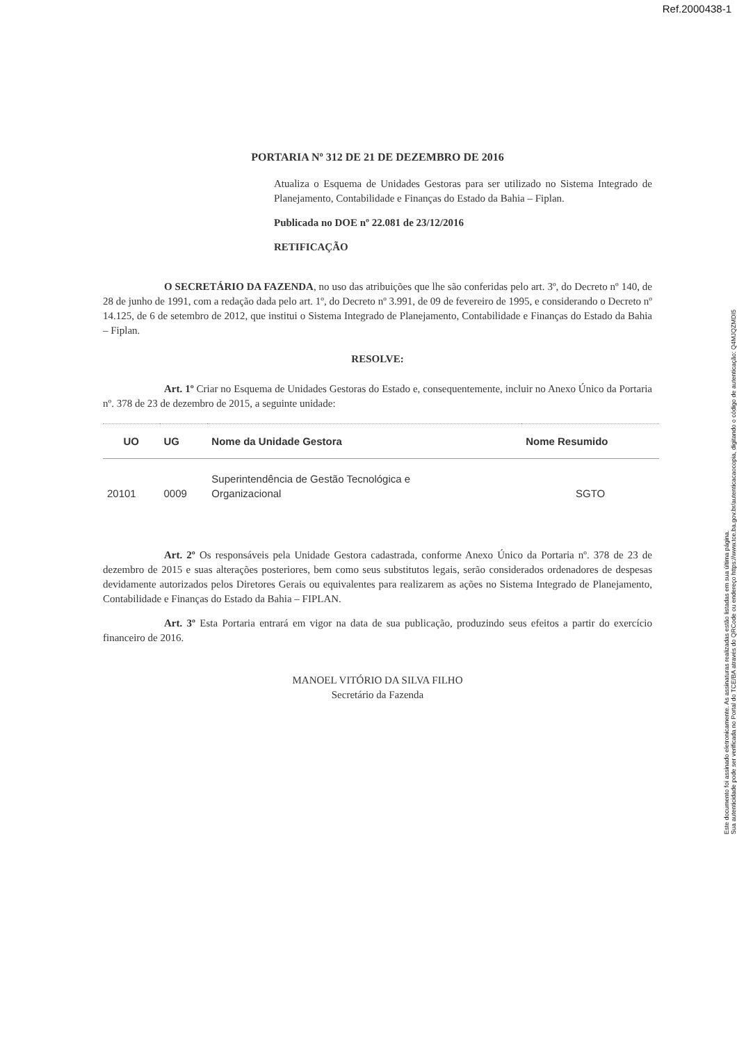Ref.2000438-1
Sua autenticidade pode ser verificada no Portal do TCE/BA através do QRCode ou endereço https://www.tce.ba.gov.br/autenticacaocopia, digitando o código de autenticação: Q4MJQZMDI5
Este documento foi assinado eletronicamente. As assinaturas realizadas estão listadas em sua última página.
PORTARIA Nº 312 DE 21 DE DEZEMBRO DE 2016
Atualiza o Esquema de Unidades Gestoras para ser utilizado no Sistema Integrado de Planejamento, Contabilidade e Finanças do Estado da Bahia – Fiplan.
Publicada no DOE nº 22.081 de 23/12/2016
RETIFICAÇÃO
O SECRETÁRIO DA FAZENDA, no uso das atribuições que lhe são conferidas pelo art. 3º, do Decreto nº 140, de 28 de junho de 1991, com a redação dada pelo art. 1º, do Decreto nº 3.991, de 09 de fevereiro de 1995, e considerando o Decreto nº 14.125, de 6 de setembro de 2012, que institui o Sistema Integrado de Planejamento, Contabilidade e Finanças do Estado da Bahia – Fiplan.
RESOLVE:
Art. 1º Criar no Esquema de Unidades Gestoras do Estado e, consequentemente, incluir no Anexo Único da Portaria nº. 378 de 23 de dezembro de 2015, a seguinte unidade:
| UO | UG | Nome da Unidade Gestora | Nome Resumido |
| --- | --- | --- | --- |
| 20101 | 0009 | Superintendência de Gestão Tecnológica e Organizacional | SGTO |
Art. 2º Os responsáveis pela Unidade Gestora cadastrada, conforme Anexo Único da Portaria nº. 378 de 23 de dezembro de 2015 e suas alterações posteriores, bem como seus substitutos legais, serão considerados ordenadores de despesas devidamente autorizados pelos Diretores Gerais ou equivalentes para realizarem as ações no Sistema Integrado de Planejamento, Contabilidade e Finanças do Estado da Bahia – FIPLAN.
Art. 3º Esta Portaria entrará em vigor na data de sua publicação, produzindo seus efeitos a partir do exercício financeiro de 2016.
MANOEL VITÓRIO DA SILVA FILHO
Secretário da Fazenda